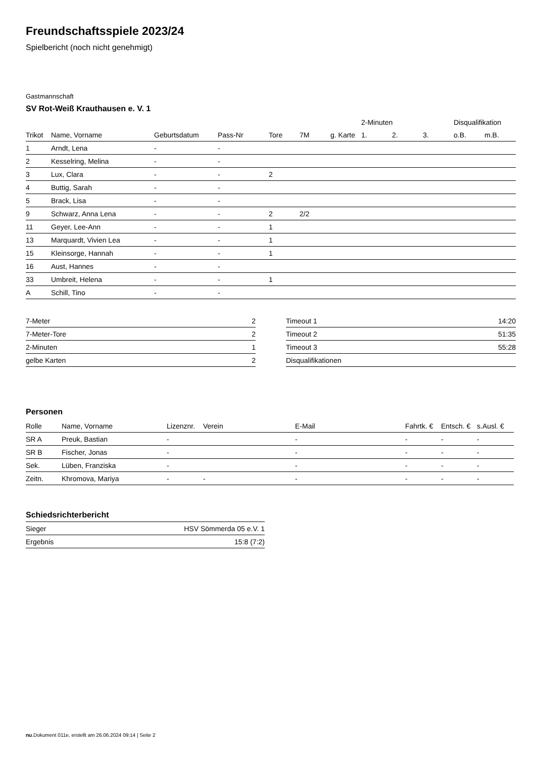Freundschaftsspiele 2023/24
Spielbericht (noch nicht genehmigt)
Gastmannschaft
SV Rot-Weiß Krauthausen e. V. 1
| | | | | | | | | 2-Minuten | | | Disqualifikation | |
| --- | --- | --- | --- | --- | --- | --- | --- | --- | --- | --- | --- | --- |
| Trikot | Name, Vorname | Geburtsdatum | Pass-Nr | Tore | 7M | g. Karte | | 1. | 2. | 3. | o.B. | m.B. |
| 1 | Arndt, Lena | - | - | | | | | | | | | |
| 2 | Kesselring, Melina | - | - | | | | | | | | | |
| 3 | Lux, Clara | - | - | 2 | | | | | | | | |
| 4 | Buttig, Sarah | - | - | | | | | | | | | |
| 5 | Brack, Lisa | - | - | | | | | | | | | |
| 9 | Schwarz, Anna Lena | - | - | 2 | 2/2 | | | | | | | |
| 11 | Geyer, Lee-Ann | - | - | 1 | | | | | | | | |
| 13 | Marquardt, Vivien Lea | - | - | 1 | | | | | | | | |
| 15 | Kleinsorge, Hannah | - | - | 1 | | | | | | | | |
| 16 | Aust, Hannes | - | - | | | | | | | | | |
| 33 | Umbreit, Helena | - | - | 1 | | | | | | | | |
| A | Schill, Tino | - | - | | | | | | | | | |
| 7-Meter | 2 |
| 7-Meter-Tore | 2 |
| 2-Minuten | 1 |
| gelbe Karten | 2 |
| Timeout 1 | 14:20 |
| Timeout 2 | 51:35 |
| Timeout 3 | 55:28 |
| Disqualifikationen | |
Personen
| Rolle | Name, Vorname | Lizenznr. | Verein | E-Mail | Fahrtk. € | Entsch. € | s.Ausl. € |
| --- | --- | --- | --- | --- | --- | --- | --- |
| SR A | Preuk, Bastian | - | | - | - | - | - |
| SR B | Fischer, Jonas | - | | - | - | - | - |
| Sek. | Lüben, Franziska | - | | - | - | - | - |
| Zeitn. | Khromova, Mariya | - | - | - | - | - | - |
Schiedsrichterbericht
| Sieger | HSV Sömmerda 05 e.V. 1 |
| Ergebnis | 15:8 (7:2) |
nu.Dokument 011e, erstellt am 26.06.2024 09:14 | Seite 2